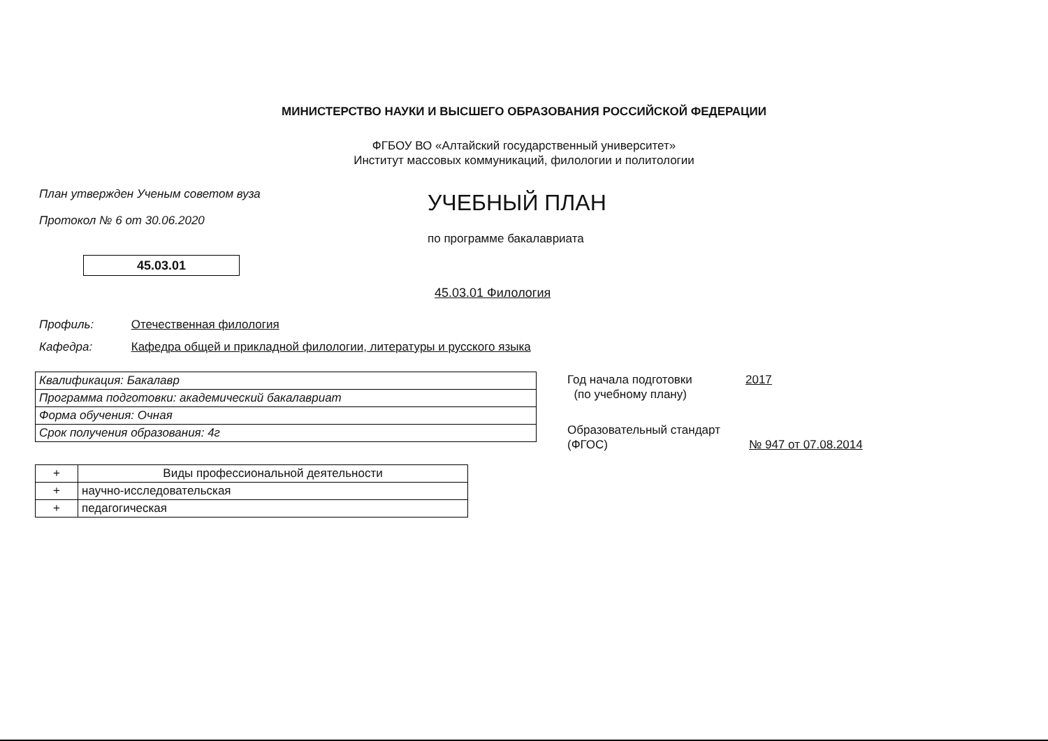МИНИСТЕРСТВО НАУКИ И ВЫСШЕГО ОБРАЗОВАНИЯ РОССИЙСКОЙ ФЕДЕРАЦИИ
ФГБОУ ВО «Алтайский государственный университет»
Институт массовых коммуникаций, филологии и политологии
План утвержден Ученым советом вуза
Протокол № 6 от 30.06.2020
УЧЕБНЫЙ ПЛАН
по программе бакалавриата
45.03.01
45.03.01 Филология
Профиль: Отечественная филология
Кафедра: Кафедра общей и прикладной филологии, литературы и русского языка
| Квалификация: Бакалавр |
| Программа подготовки: академический бакалавриат |
| Форма обучения: Очная |
| Срок получения образования: 4г |
| + | Виды профессиональной деятельности |
| --- | --- |
| + | научно-исследовательская |
| + | педагогическая |
Год начала подготовки
(по учебному плану)
2017
Образовательный стандарт
(ФГОС)
№ 947 от 07.08.2014